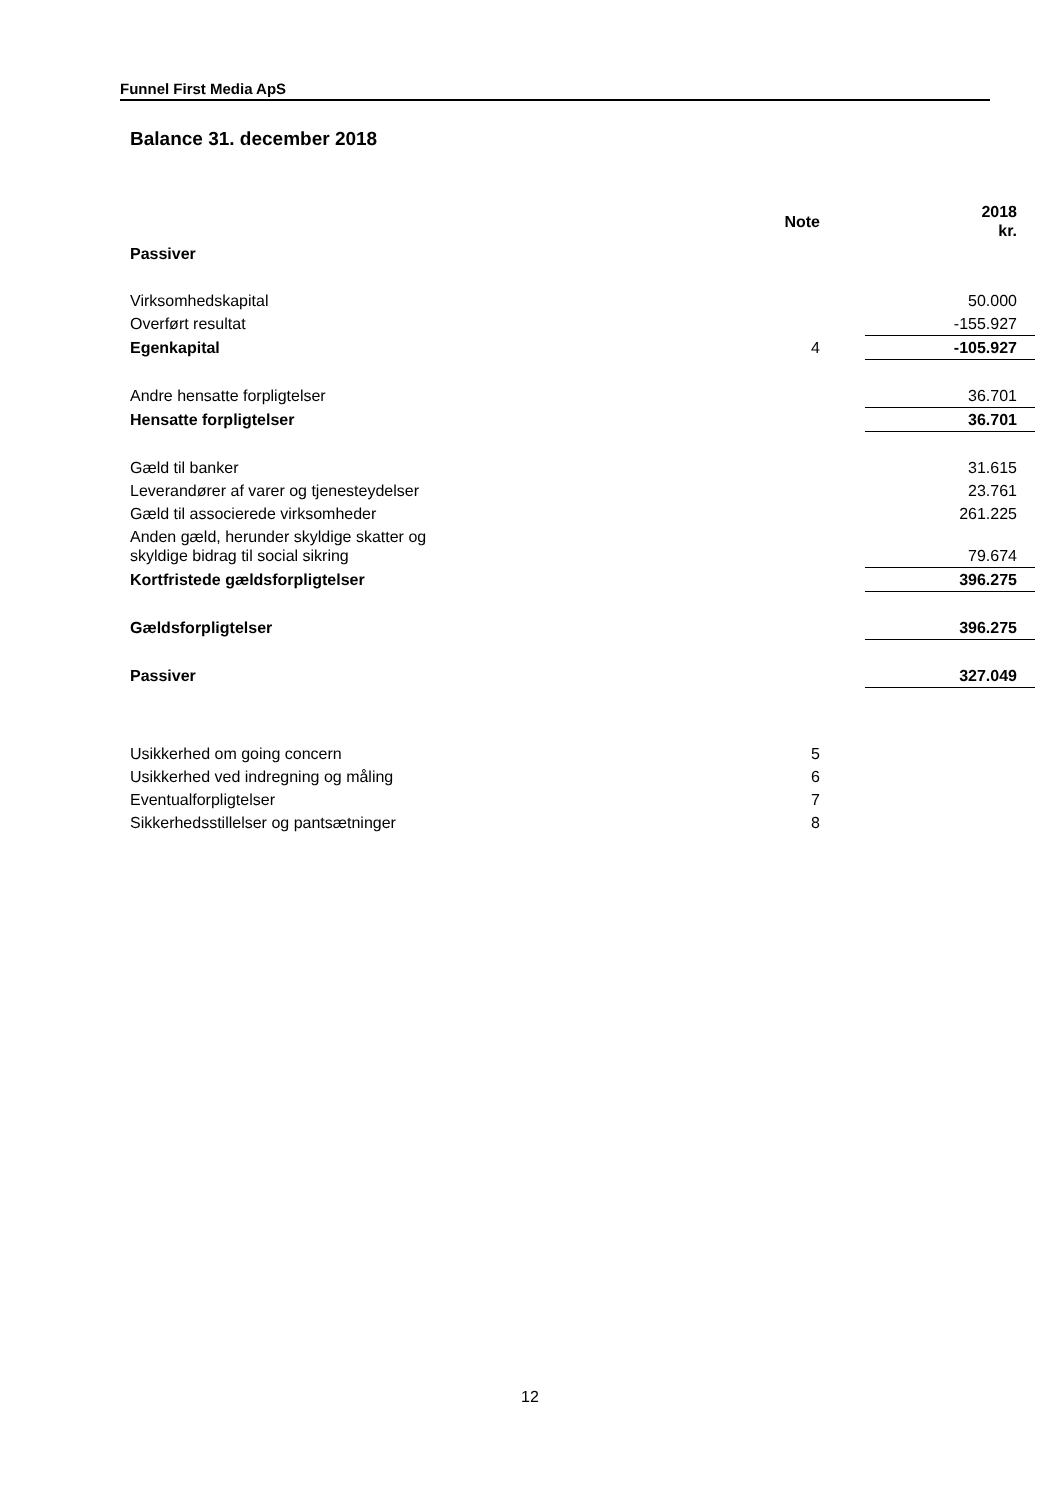Funnel First Media ApS
Balance 31. december 2018
| | Note | | 2018 kr. |
| --- | --- | --- | --- |
| Passiver | | | |
| Virksomhedskapital | | | 50.000 |
| Overført resultat | | | -155.927 |
| Egenkapital | 4 | | -105.927 |
| Andre hensatte forpligtelser | | | 36.701 |
| Hensatte forpligtelser | | | 36.701 |
| Gæld til banker | | | 31.615 |
| Leverandører af varer og tjenesteydelser | | | 23.761 |
| Gæld til associerede virksomheder | | | 261.225 |
| Anden gæld, herunder skyldige skatter og skyldige bidrag til social sikring | | | 79.674 |
| Kortfristede gældsforpligtelser | | | 396.275 |
| Gældsforpligtelser | | | 396.275 |
| Passiver | | | 327.049 |
| Usikkerhed om going concern | 5 | | |
| Usikkerhed ved indregning og måling | 6 | | |
| Eventualforpligtelser | 7 | | |
| Sikkerhedsstillelser og pantsætninger | 8 | | |
12